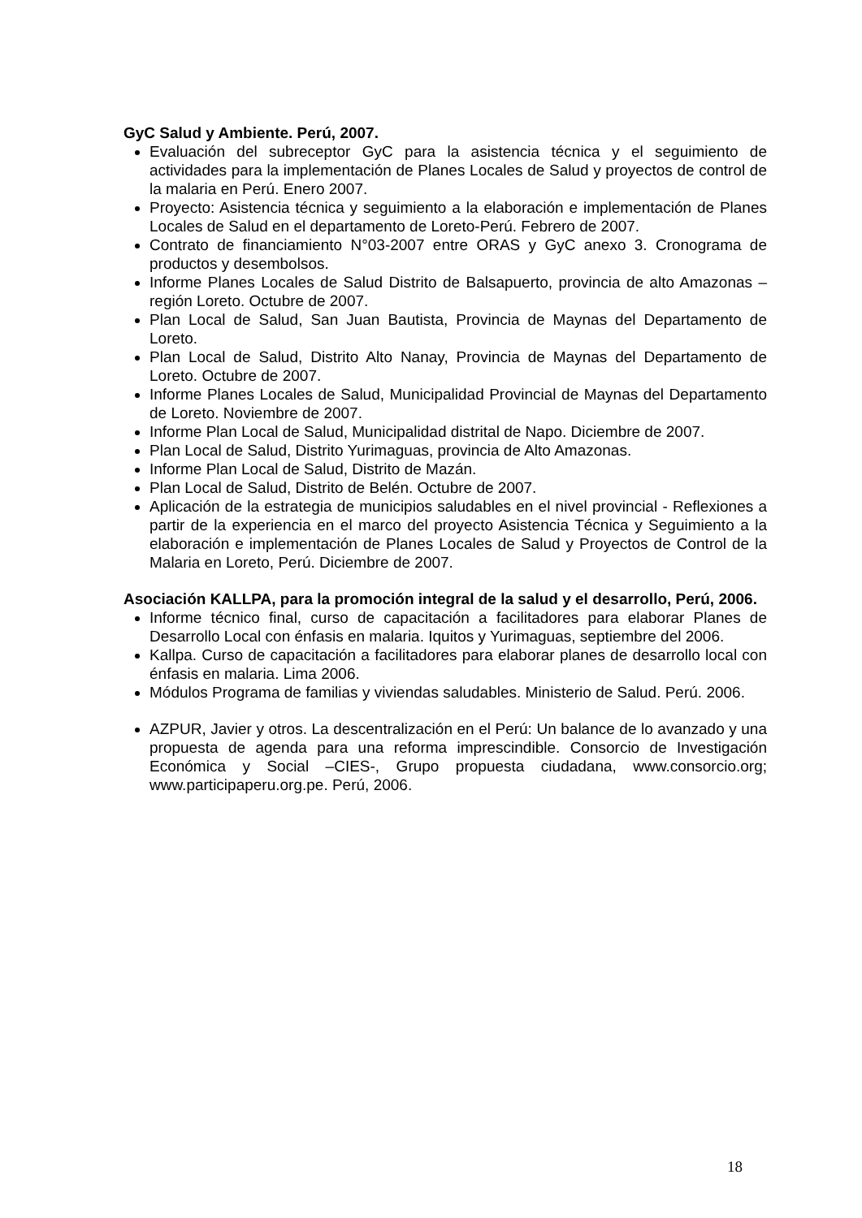GyC Salud y Ambiente. Perú, 2007.
Evaluación del subreceptor GyC para la asistencia técnica y el seguimiento de actividades para la implementación de Planes Locales de Salud y proyectos de control de la malaria en Perú. Enero 2007.
Proyecto: Asistencia técnica y seguimiento a la elaboración e implementación de Planes Locales de Salud en el departamento de Loreto-Perú. Febrero de 2007.
Contrato de financiamiento N°03-2007 entre ORAS y GyC anexo 3. Cronograma de productos y desembolsos.
Informe Planes Locales de Salud Distrito de Balsapuerto, provincia de alto Amazonas – región Loreto. Octubre de 2007.
Plan Local de Salud, San Juan Bautista, Provincia de Maynas del Departamento de Loreto.
Plan Local de Salud, Distrito Alto Nanay, Provincia de Maynas del Departamento de Loreto. Octubre de 2007.
Informe Planes Locales de Salud, Municipalidad Provincial de Maynas del Departamento de Loreto. Noviembre de 2007.
Informe Plan Local de Salud, Municipalidad distrital de Napo. Diciembre de 2007.
Plan Local de Salud, Distrito Yurimaguas, provincia de Alto Amazonas.
Informe Plan Local de Salud, Distrito de Mazán.
Plan Local de Salud, Distrito de Belén. Octubre de 2007.
Aplicación de la estrategia de municipios saludables en el nivel provincial - Reflexiones a partir de la experiencia en el marco del proyecto Asistencia Técnica y Seguimiento a la elaboración e implementación de Planes Locales de Salud y Proyectos de Control de la Malaria en Loreto, Perú. Diciembre de 2007.
Asociación KALLPA, para la promoción integral de la salud y el desarrollo, Perú, 2006.
Informe técnico final, curso de capacitación a facilitadores para elaborar Planes de Desarrollo Local con énfasis en malaria. Iquitos y Yurimaguas, septiembre del 2006.
Kallpa. Curso de capacitación a facilitadores para elaborar planes de desarrollo local con énfasis en malaria. Lima 2006.
Módulos Programa de familias y viviendas saludables. Ministerio de Salud. Perú. 2006.
AZPUR, Javier y otros. La descentralización en el Perú: Un balance de lo avanzado y una propuesta de agenda para una reforma imprescindible. Consorcio de Investigación Económica y Social –CIES-, Grupo propuesta ciudadana, www.consorcio.org; www.participaperu.org.pe. Perú, 2006.
18